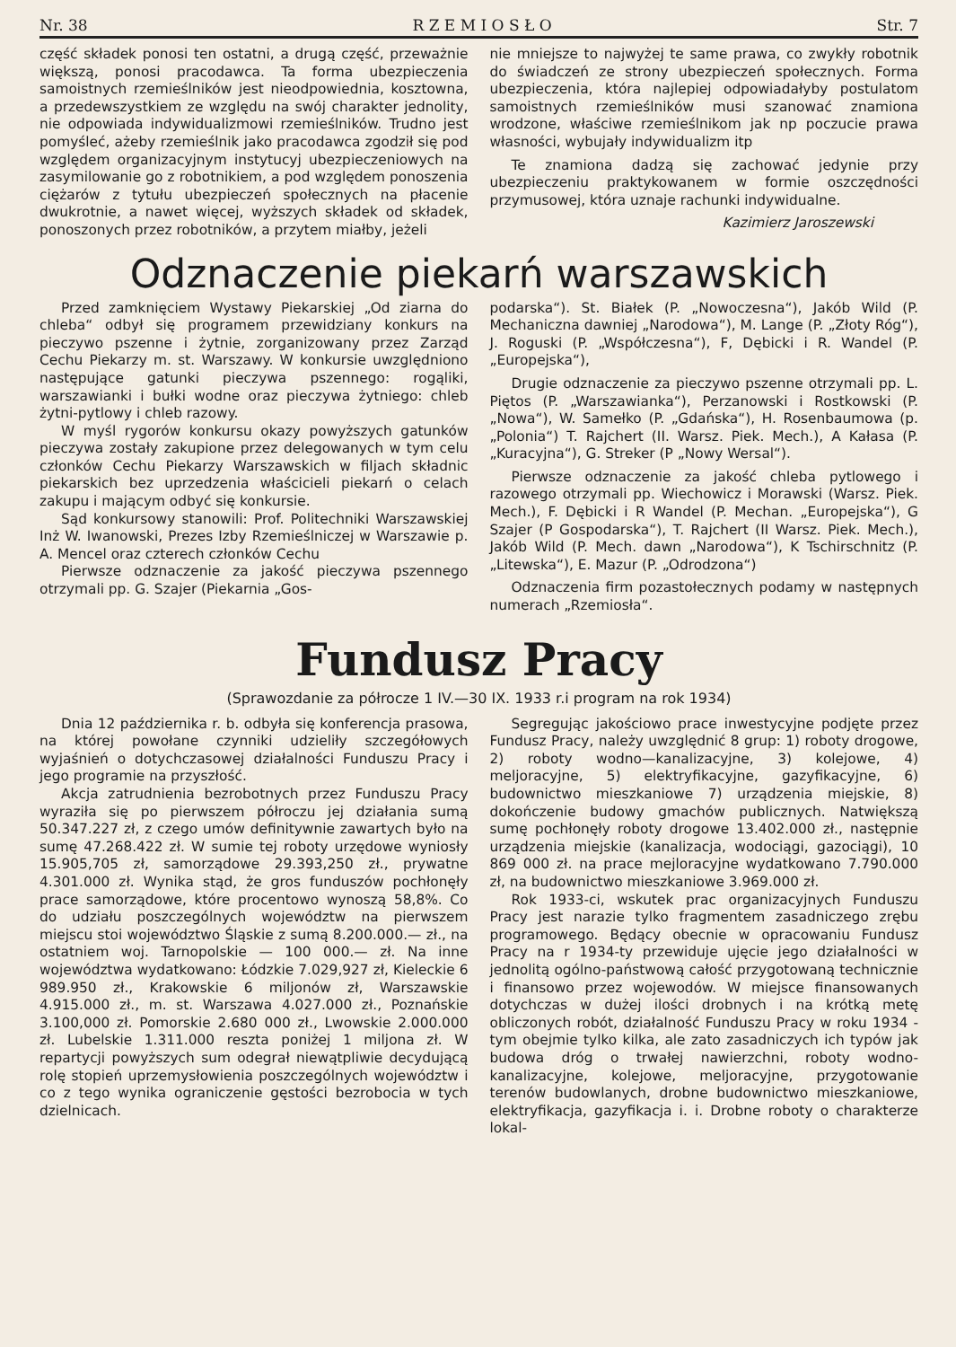Nr. 38 R Z E M I O S Ł O Str. 7
część składek ponosi ten ostatni, a drugą część, przeważnie większą, ponosi pracodawca. Ta forma ubezpieczenia samoistnych rzemieślników jest nieodpowiednia, kosztowna, a przedewszystkiem ze względu na swój charakter jednolity, nie odpowiada indywidualizmowi rzemieślników. Trudno jest pomyśleć, ażeby rzemieślnik jako pracodawca zgodził się pod względem organizacyjnym instytucyj ubezpieczeniowych na zasymilowanie go z robotnikiem, a pod względem ponoszenia ciężarów z tytułu ubezpieczeń społecznych na płacenie dwukrotnie, a nawet więcej, wyższych składek od składek, ponoszonych przez robotników, a przytem miałby, jeżeli
nie mniejsze to najwyżej te same prawa, co zwykły robotnik do świadczeń ze strony ubezpieczeń społecznych. Forma ubezpieczenia, która najlepiej odpowiadałyby postulatom samoistnych rzemieślników musi szanować znamiona wrodzone, właściwe rzemieślnikom jak np poczucie prawa własności, wybujały indywidualizm itp
Te znamiona dadzą się zachować jedynie przy ubezpieczeniu praktykowanem w formie oszczędności przymusowej, która uznaje rachunki indywidualne.
Kazimierz Jaroszewski
Odznaczenie piekarń warszawskich
Przed zamknięciem Wystawy Piekarskiej „Od ziarna do chleba“ odbył się programem przewidziany konkurs na pieczywo pszenne i żytnie, zorganizowany przez Zarząd Cechu Piekarzy m. st. Warszawy. W konkursie uwzględniono następujące gatunki pieczywa pszennego: rogąliki, warszawianki i bułki wodne oraz pieczywa żytniego: chleb żytni-pytlowy i chleb razowy.
W myśl rygorów konkursu okazy powyższych gatunków pieczywa zostały zakupione przez delegowanych w tym celu członków Cechu Piekarzy Warszawskich w filjach składnic piekarskich bez uprzedzenia właścicieli piekarń o celach zakupu i mającym odbyć się konkursie.
Sąd konkursowy stanowili: Prof. Politechniki Warszawskiej Inż W. Iwanowski, Prezes Izby Rzemieślniczej w Warszawie p. A. Mencel oraz czterech członków Cechu
Pierwsze odznaczenie za jakość pieczywa pszennego otrzymali pp. G. Szajer (Piekarnia „Gos-
podarska“). St. Białek (P. „Nowoczesna“), Jakób Wild (P. Mechaniczna dawniej „Narodowa“), M. Lange (P. „Złoty Róg“), J. Roguski (P. „Współczesna“), F, Dębicki i R. Wandel (P. „Europejska“),
Drugie odznaczenie za pieczywo pszenne otrzymali pp. L. Piętos (P. „Warszawianka“), Perzanowski i Rostkowski (P. „Nowa“), W. Samełko (P. „Gdańska“), H. Rosenbaumowa (p. „Polonia“) T. Rajchert (II. Warsz. Piek. Mech.), A Kałasa (P. „Kuracyjna“), G. Streker (P „Nowy Wersal“).
Pierwsze odznaczenie za jakość chleba pytlowego i razowego otrzymali pp. Wiechowicz i Morawski (Warsz. Piek. Mech.), F. Dębicki i R Wandel (P. Mechan. „Europejska“), G Szajer (P Gospodarska“), T. Rajchert (II Warsz. Piek. Mech.), Jakób Wild (P. Mech. dawn „Narodowa“), K Tschirschnitz (P. „Litewska“), E. Mazur (P. „Odrodzona“)
Odznaczenia firm pozastołecznych podamy w następnych numerach „Rzemiosła“.
Fundusz Pracy
(Sprawozdanie za półrocze 1 IV.—30 IX. 1933 r.i program na rok 1934)
Dnia 12 października r. b. odbyła się konferencja prasowa, na której powołane czynniki udzieliły szczegółowych wyjaśnień o dotychczasowej działalności Funduszu Pracy i jego programie na przyszłość.
Akcja zatrudnienia bezrobotnych przez Funduszu Pracy wyraziła się po pierwszem półroczu jej działania sumą 50.347.227 zł, z czego umów definitywnie zawartych było na sumę 47.268.422 zł. W sumie tej roboty urzędowe wyniosły 15.905,705 zł, samorządowe 29.393,250 zł., prywatne 4.301.000 zł. Wynika stąd, że gros funduszów pochłonęły prace samorządowe, które procentowo wynoszą 58,8%. Co do udziału poszczególnych województw na pierwszem miejscu stoi województwo Śląskie z sumą 8.200.000.— zł., na ostatniem woj. Tarnopolskie — 100 000.— zł. Na inne województwa wydatkowano: Łódzkie 7.029,927 zł, Kieleckie 6 989.950 zł., Krakowskie 6 miljonów zł, Warszawskie 4.915.000 zł., m. st. Warszawa 4.027.000 zł., Poznańskie 3.100,000 zł. Pomorskie 2.680 000 zł., Lwowskie 2.000.000 zł. Lubelskie 1.311.000 reszta poniżej 1 miljona zł. W repartycji powyższych sum odegrał niewątpliwie decydującą rolę stopień uprzemysłowienia poszczególnych województw i co z tego wynika ograniczenie gęstości bezrobocia w tych dzielnicach.
Segregując jakościowo prace inwestycyjne podjęte przez Fundusz Pracy, należy uwzględnić 8 grup: 1) roboty drogowe, 2) roboty wodno—kanalizacyjne, 3) kolejowe, 4) meljoracyjne, 5) elektryfikacyjne, gazyfikacyjne, 6) budownictwo mieszkaniowe 7) urządzenia miejskie, 8) dokończenie budowy gmachów publicznych. Natwiększą sumę pochłonęły roboty drogowe 13.402.000 zł., następnie urządzenia miejskie (kanalizacja, wodociągi, gazociągi), 10 869 000 zł. na prace mejloracyjne wydatkowano 7.790.000 zł, na budownictwo mieszkaniowe 3.969.000 zł.
Rok 1933-ci, wskutek prac organizacyjnych Funduszu Pracy jest narazie tylko fragmentem zasadniczego zrębu programowego. Będący obecnie w opracowaniu Fundusz Pracy na r 1934-ty przewiduje ujęcie jego działalności w jednolitą ogólno-państwową całość przygotowaną technicznie i finansowo przez wojewodów. W miejsce finansowanych dotychczas w dużej ilości drobnych i na krótką metę obliczonych robót, działalność Funduszu Pracy w roku 1934 - tym obejmie tylko kilka, ale zato zasadniczych ich typów jak budowa dróg o trwałej nawierzchni, roboty wodno-kanalizacyjne, kolejowe, meljoracyjne, przygotowanie terenów budowlanych, drobne budownictwo mieszkaniowe, elektryfikacja, gazyfikacja i. i. Drobne roboty o charakterze lokal-